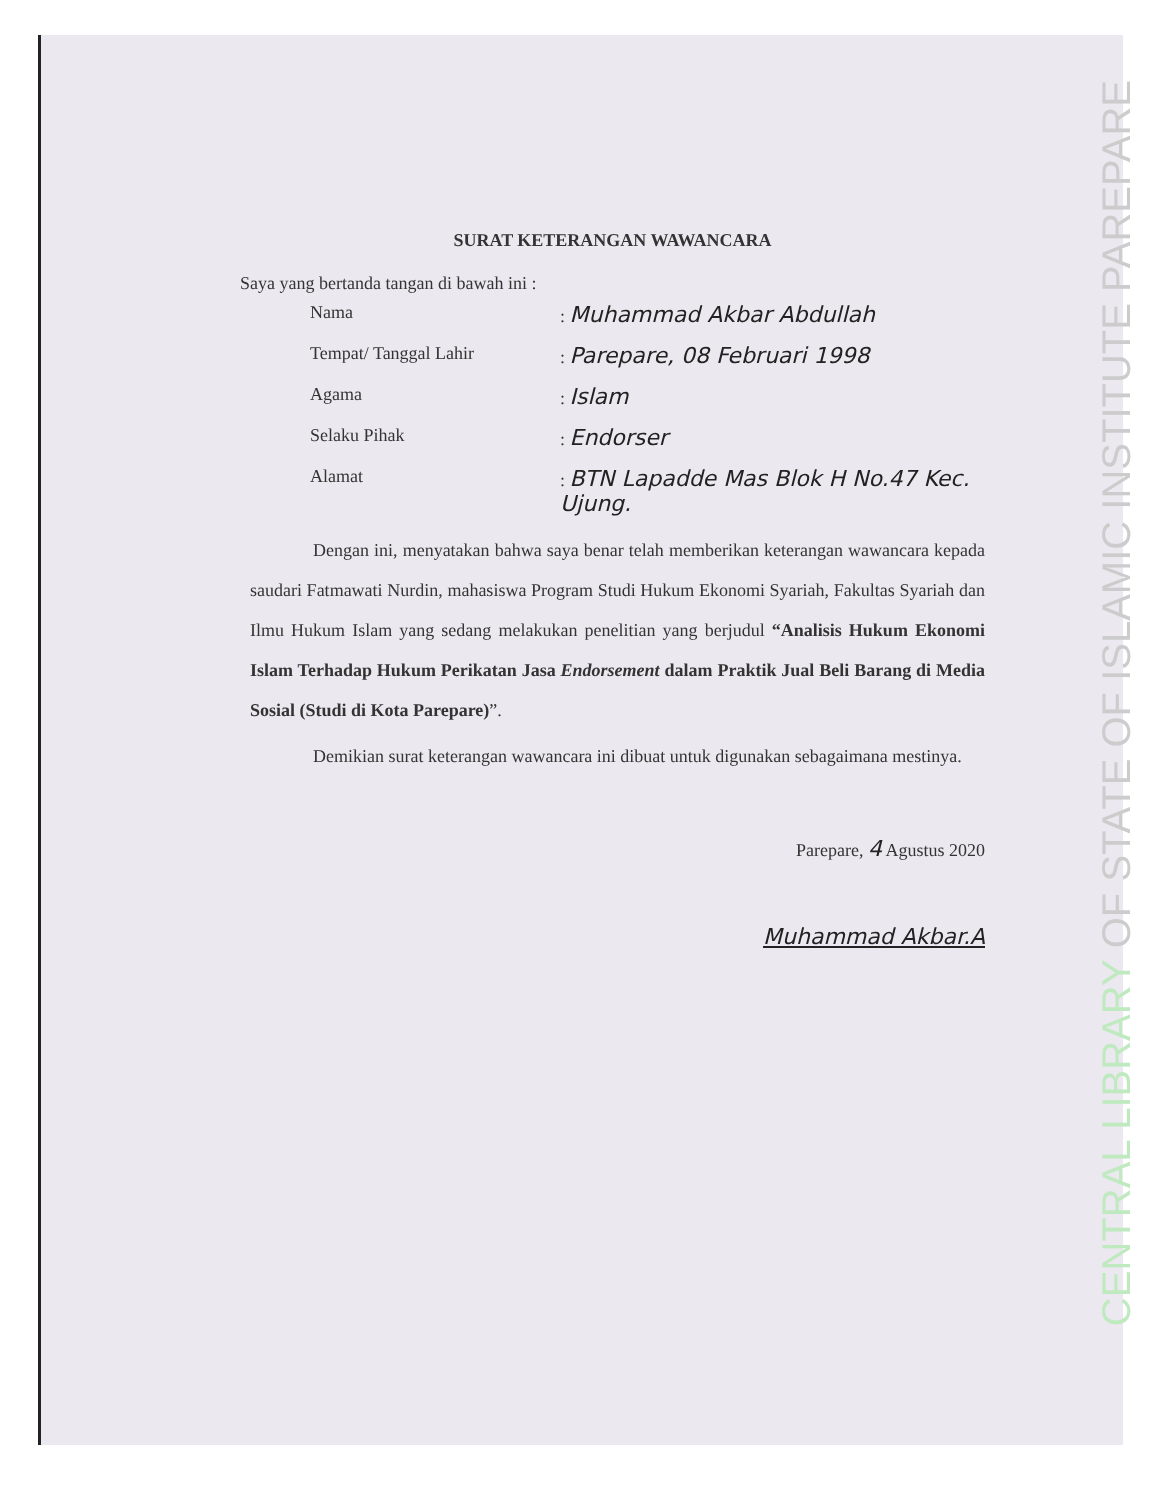SURAT KETERANGAN WAWANCARA
Saya yang bertanda tangan di bawah ini :
| Nama | : Muhammad Akbar Abdullah |
| Tempat/ Tanggal Lahir | : Parepare, 08 Februari 1998 |
| Agama | : Islam |
| Selaku Pihak | : Endorser |
| Alamat | : BTN Lapadde Mas Blok H No.47 Kec. Ujung. |
Dengan ini, menyatakan bahwa saya benar telah memberikan keterangan wawancara kepada saudari Fatmawati Nurdin, mahasiswa Program Studi Hukum Ekonomi Syariah, Fakultas Syariah dan Ilmu Hukum Islam yang sedang melakukan penelitian yang berjudul “Analisis Hukum Ekonomi Islam Terhadap Hukum Perikatan Jasa Endorsement dalam Praktik Jual Beli Barang di Media Sosial (Studi di Kota Parepare)”.
Demikian surat keterangan wawancara ini dibuat untuk digunakan sebagaimana mestinya.
Parepare, 4 Agustus 2020
Muhammad Akbar.A
CENTRAL LIBRARY OF STATE OF ISLAMIC INSTITUTE PAREPARE